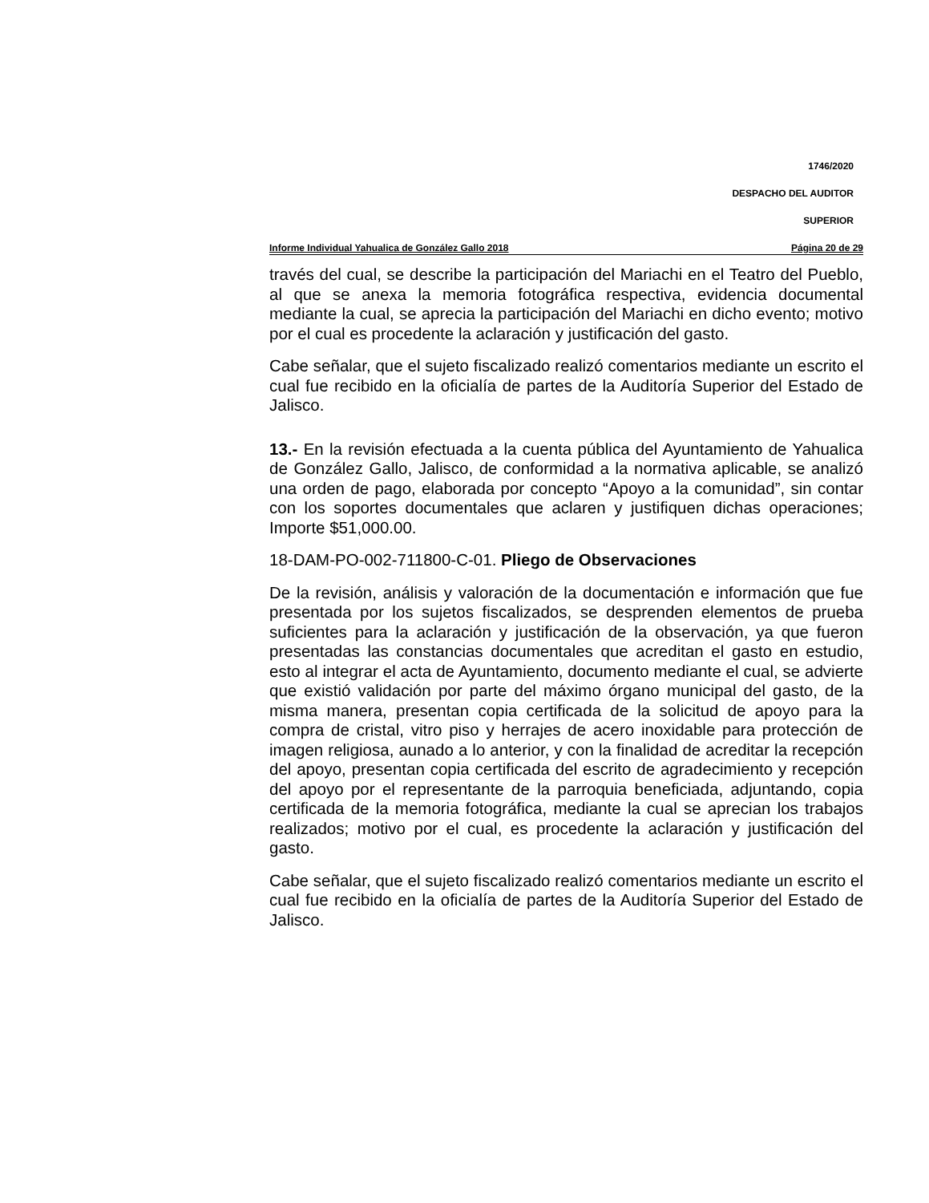1746/2020
DESPACHO DEL AUDITOR
SUPERIOR
Informe Individual Yahualica de González Gallo 2018 Página 20 de 29
través del cual, se describe la participación del Mariachi en el Teatro del Pueblo, al que se anexa la memoria fotográfica respectiva, evidencia documental mediante la cual, se aprecia la participación del Mariachi en dicho evento; motivo por el cual es procedente la aclaración y justificación del gasto.
Cabe señalar, que el sujeto fiscalizado realizó comentarios mediante un escrito el cual fue recibido en la oficialía de partes de la Auditoría Superior del Estado de Jalisco.
13.- En la revisión efectuada a la cuenta pública del Ayuntamiento de Yahualica de González Gallo, Jalisco, de conformidad a la normativa aplicable, se analizó una orden de pago, elaborada por concepto “Apoyo a la comunidad”, sin contar con los soportes documentales que aclaren y justifiquen dichas operaciones; Importe $51,000.00.
18-DAM-PO-002-711800-C-01. Pliego de Observaciones
De la revisión, análisis y valoración de la documentación e información que fue presentada por los sujetos fiscalizados, se desprenden elementos de prueba suficientes para la aclaración y justificación de la observación, ya que fueron presentadas las constancias documentales que acreditan el gasto en estudio, esto al integrar el acta de Ayuntamiento, documento mediante el cual, se advierte que existió validación por parte del máximo órgano municipal del gasto, de la misma manera, presentan copia certificada de la solicitud de apoyo para la compra de cristal, vitro piso y herrajes de acero inoxidable para protección de imagen religiosa, aunado a lo anterior, y con la finalidad de acreditar la recepción del apoyo, presentan copia certificada del escrito de agradecimiento y recepción del apoyo por el representante de la parroquia beneficiada, adjuntando, copia certificada de la memoria fotográfica, mediante la cual se aprecian los trabajos realizados; motivo por el cual, es procedente la aclaración y justificación del gasto.
Cabe señalar, que el sujeto fiscalizado realizó comentarios mediante un escrito el cual fue recibido en la oficialía de partes de la Auditoría Superior del Estado de Jalisco.